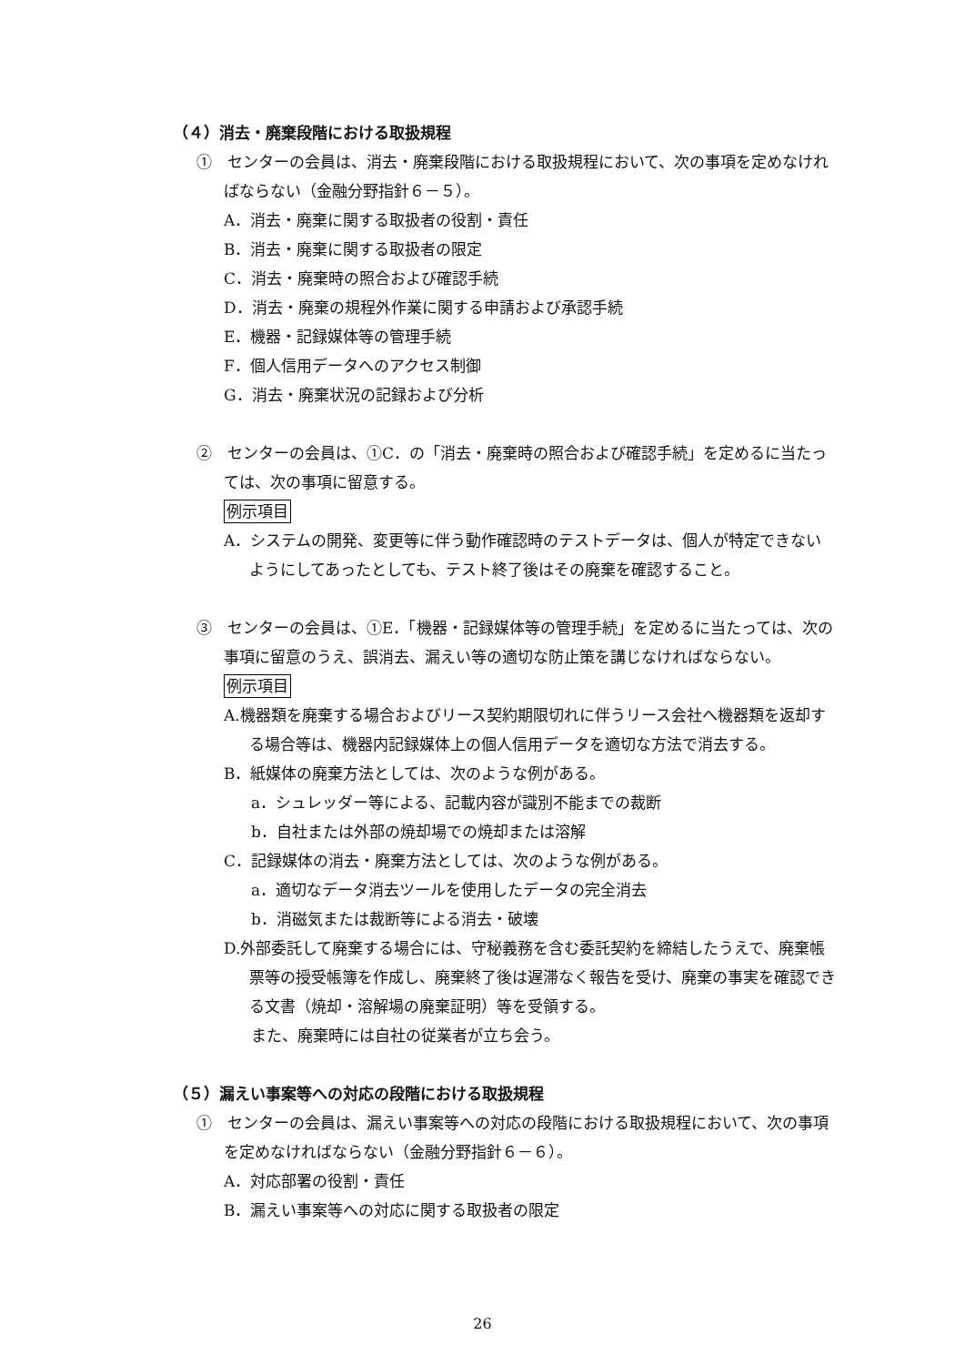（４）消去・廃棄段階における取扱規程
①　センターの会員は、消去・廃棄段階における取扱規程において、次の事項を定めなければならない（金融分野指針６－５）。
A．消去・廃棄に関する取扱者の役割・責任
B．消去・廃棄に関する取扱者の限定
C．消去・廃棄時の照合および確認手続
D．消去・廃棄の規程外作業に関する申請および承認手続
E．機器・記録媒体等の管理手続
F．個人信用データへのアクセス制御
G．消去・廃棄状況の記録および分析
②　センターの会員は、①C．の「消去・廃棄時の照合および確認手続」を定めるに当たっては、次の事項に留意する。
例示項目
A．システムの開発、変更等に伴う動作確認時のテストデータは、個人が特定できないようにしてあったとしても、テスト終了後はその廃棄を確認すること。
③　センターの会員は、①E．「機器・記録媒体等の管理手続」を定めるに当たっては、次の事項に留意のうえ、誤消去、漏えい等の適切な防止策を講じなければならない。
例示項目
A.機器類を廃棄する場合およびリース契約期限切れに伴うリース会社へ機器類を返却する場合等は、機器内記録媒体上の個人信用データを適切な方法で消去する。
B．紙媒体の廃棄方法としては、次のような例がある。
a．シュレッダー等による、記載内容が識別不能までの裁断
b．自社または外部の焼却場での焼却または溶解
C．記録媒体の消去・廃棄方法としては、次のような例がある。
a．適切なデータ消去ツールを使用したデータの完全消去
b．消磁気または裁断等による消去・破壊
D.外部委託して廃棄する場合には、守秘義務を含む委託契約を締結したうえで、廃棄帳票等の授受帳簿を作成し、廃棄終了後は遅滞なく報告を受け、廃棄の事実を確認できる文書（焼却・溶解場の廃棄証明）等を受領する。
また、廃棄時には自社の従業者が立ち会う。
（５）漏えい事案等への対応の段階における取扱規程
①　センターの会員は、漏えい事案等への対応の段階における取扱規程において、次の事項を定めなければならない（金融分野指針６－６）。
A．対応部署の役割・責任
B．漏えい事案等への対応に関する取扱者の限定
26